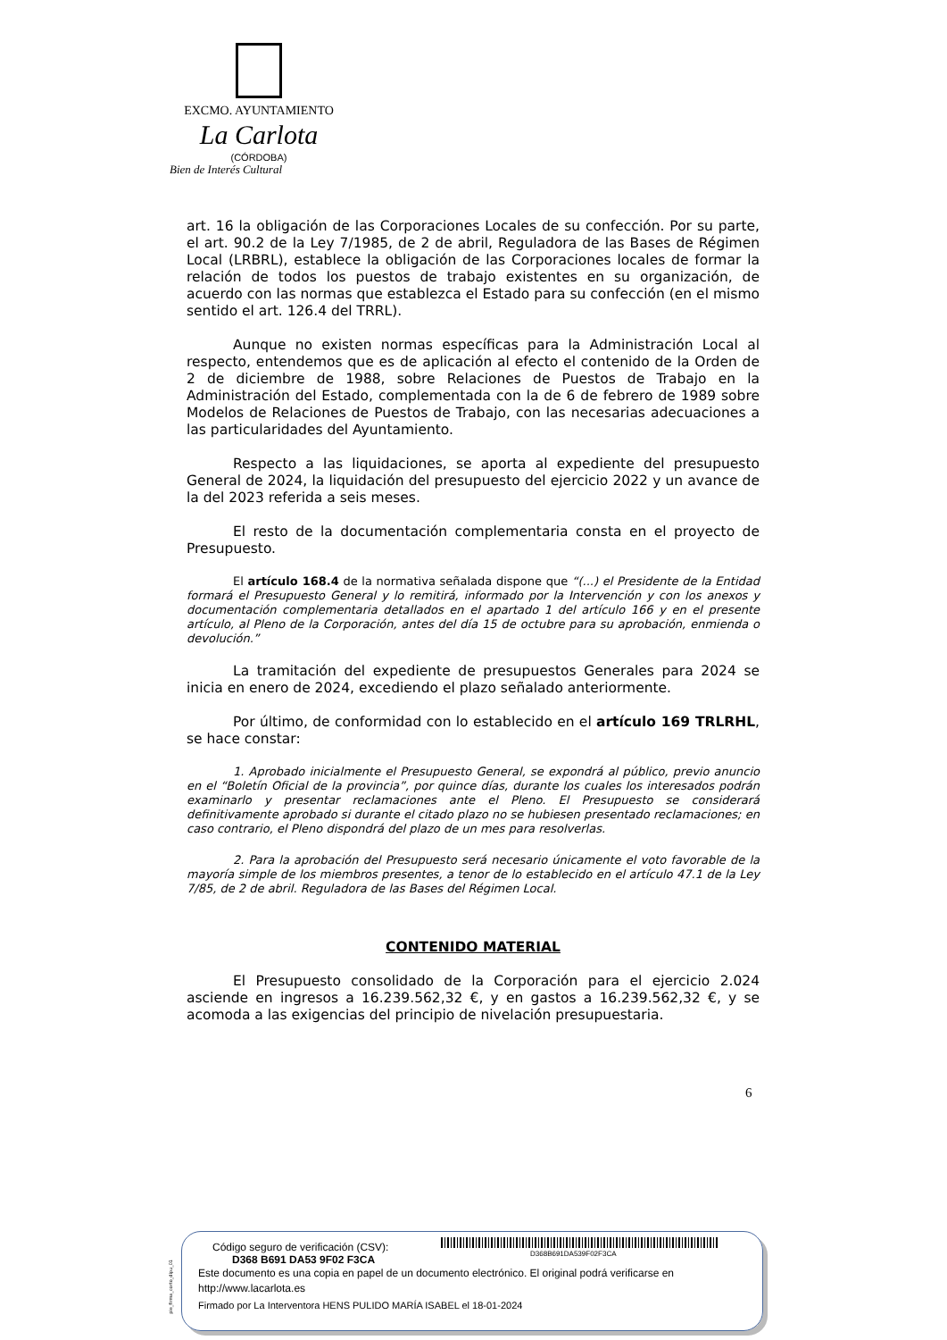EXCMO. AYUNTAMIENTO
La Carlota
(CÓRDOBA)
Bien de Interés Cultural
art. 16 la obligación de las Corporaciones Locales de su confección. Por su parte, el art. 90.2 de la Ley 7/1985, de 2 de abril, Reguladora de las Bases de Régimen Local (LRBRL), establece la obligación de las Corporaciones locales de formar la relación de todos los puestos de trabajo existentes en su organización, de acuerdo con las normas que establezca el Estado para su confección (en el mismo sentido el art. 126.4 del TRRL).
Aunque no existen normas específicas para la Administración Local al respecto, entendemos que es de aplicación al efecto el contenido de la Orden de 2 de diciembre de 1988, sobre Relaciones de Puestos de Trabajo en la Administración del Estado, complementada con la de 6 de febrero de 1989 sobre Modelos de Relaciones de Puestos de Trabajo, con las necesarias adecuaciones a las particularidades del Ayuntamiento.
Respecto a las liquidaciones, se aporta al expediente del presupuesto General de 2024, la liquidación del presupuesto del ejercicio 2022 y un avance de la del 2023 referida a seis meses.
El resto de la documentación complementaria consta en el proyecto de Presupuesto.
El artículo 168.4 de la normativa señalada dispone que “(...) el Presidente de la Entidad formará el Presupuesto General y lo remitirá, informado por la Intervención y con los anexos y documentación complementaria detallados en el apartado 1 del artículo 166 y en el presente artículo, al Pleno de la Corporación, antes del día 15 de octubre para su aprobación, enmienda o devolución.”
La tramitación del expediente de presupuestos Generales para 2024 se inicia en enero de 2024, excediendo el plazo señalado anteriormente.
Por último, de conformidad con lo establecido en el artículo 169 TRLRHL, se hace constar:
1. Aprobado inicialmente el Presupuesto General, se expondrá al público, previo anuncio en el “Boletín Oficial de la provincia”, por quince días, durante los cuales los interesados podrán examinarlo y presentar reclamaciones ante el Pleno. El Presupuesto se considerará definitivamente aprobado si durante el citado plazo no se hubiesen presentado reclamaciones; en caso contrario, el Pleno dispondrá del plazo de un mes para resolverlas.
2. Para la aprobación del Presupuesto será necesario únicamente el voto favorable de la mayoría simple de los miembros presentes, a tenor de lo establecido en el artículo 47.1 de la Ley 7/85, de 2 de abril. Reguladora de las Bases del Régimen Local.
CONTENIDO MATERIAL
El Presupuesto consolidado de la Corporación para el ejercicio 2.024 asciende en ingresos a 16.239.562,32 €, y en gastos a 16.239.562,32 €, y se acomoda a las exigencias del principio de nivelación presupuestaria.
6
pie_firma_corto_dipu_01
D368B691DA539F02F3CA
Código seguro de verificación (CSV):
D368 B691 DA53 9F02 F3CA
Este documento es una copia en papel de un documento electrónico. El original podrá verificarse en
http://www.lacarlota.es
Firmado por La Interventora HENS PULIDO MARÍA ISABEL el 18-01-2024